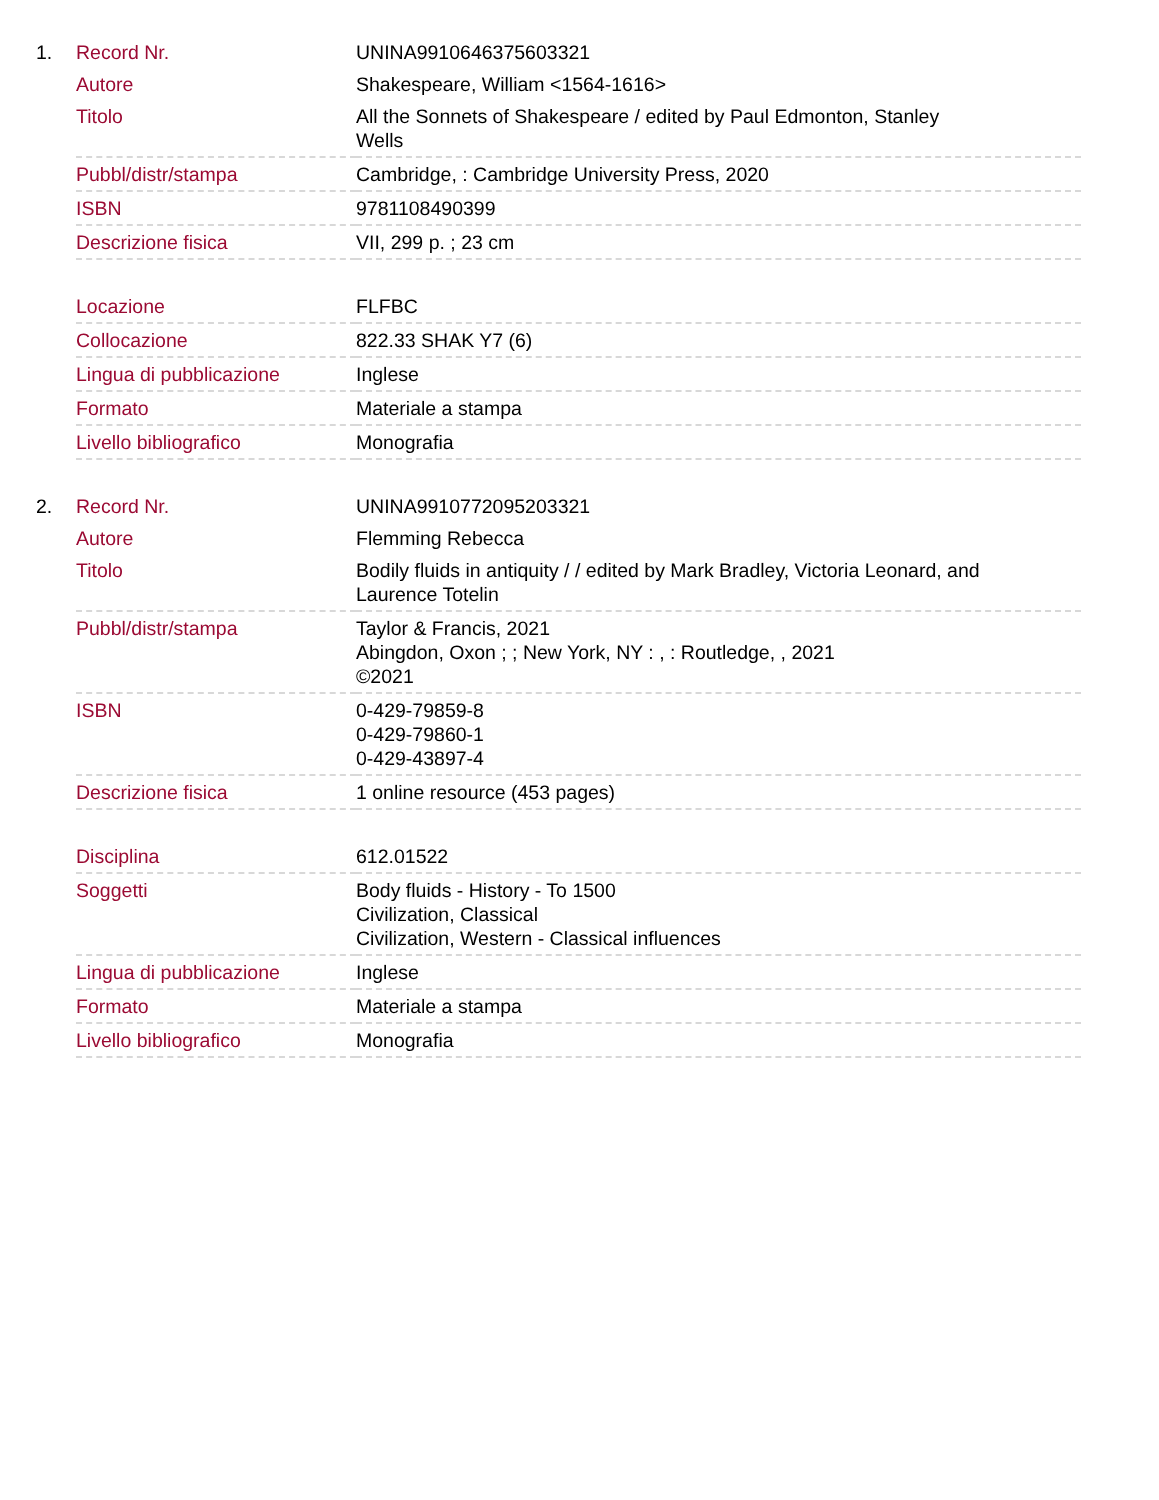| 1. | Record Nr. | UNINA9910646375603321 |
| | Autore | Shakespeare, William <1564-1616> |
| | Titolo | All the Sonnets of Shakespeare / edited by Paul Edmonton, Stanley Wells |
| | Pubbl/distr/stampa | Cambridge, : Cambridge University Press, 2020 |
| | ISBN | 9781108490399 |
| | Descrizione fisica | VII, 299 p. ; 23 cm |
| | Locazione | FLFBC |
| | Collocazione | 822.33 SHAK Y7 (6) |
| | Lingua di pubblicazione | Inglese |
| | Formato | Materiale a stampa |
| | Livello bibliografico | Monografia |
| 2. | Record Nr. | UNINA9910772095203321 |
| | Autore | Flemming Rebecca |
| | Titolo | Bodily fluids in antiquity / / edited by Mark Bradley, Victoria Leonard, and Laurence Totelin |
| | Pubbl/distr/stampa | Taylor & Francis, 2021 Abingdon, Oxon ; ; New York, NY : , : Routledge, , 2021 ©2021 |
| | ISBN | 0-429-79859-8 0-429-79860-1 0-429-43897-4 |
| | Descrizione fisica | 1 online resource (453 pages) |
| | Disciplina | 612.01522 |
| | Soggetti | Body fluids - History - To 1500 Civilization, Classical Civilization, Western - Classical influences |
| | Lingua di pubblicazione | Inglese |
| | Formato | Materiale a stampa |
| | Livello bibliografico | Monografia |